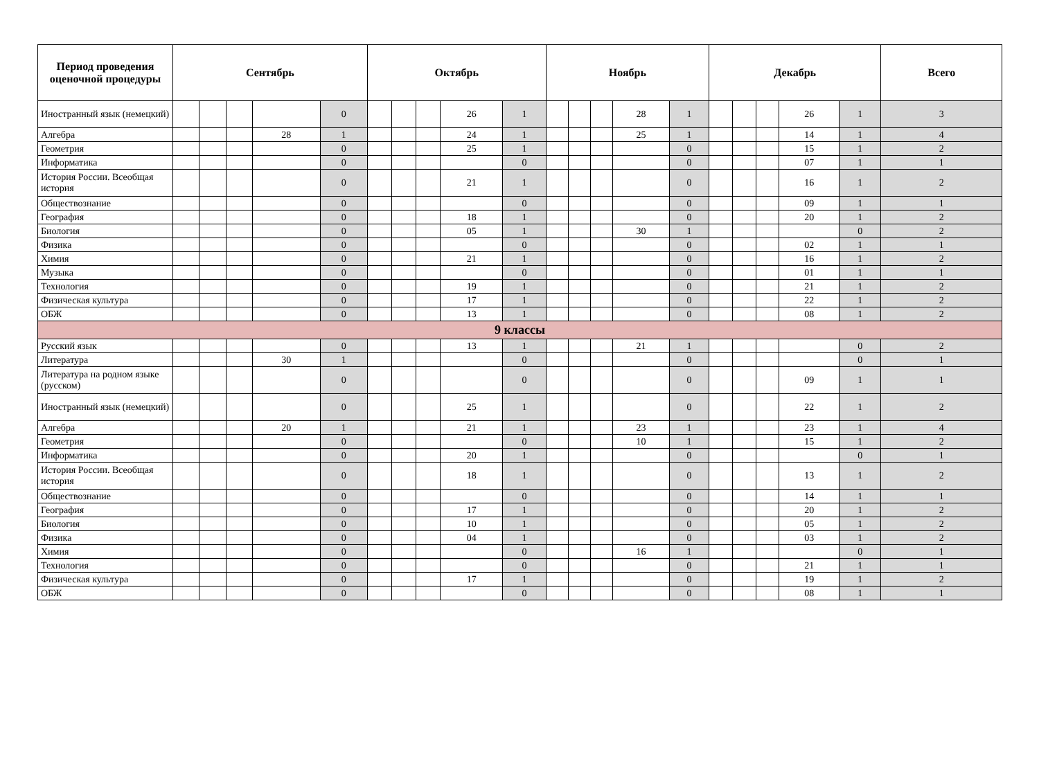| Период проведения оценочной процедуры | Сентябрь | | | | | Октябрь | | | | | Ноябрь | | | | | Декабрь | | | | | Всего |
| --- | --- | --- | --- | --- | --- | --- | --- | --- | --- | --- | --- | --- | --- | --- | --- | --- | --- | --- | --- | --- | --- |
| Иностранный язык (немецкий) | | | | | 0 | | | | 26 | 1 | | | | 28 | 1 | | | | 26 | 1 | 3 |
| Алгебра | | | | 28 | 1 | | | | 24 | 1 | | | | 25 | 1 | | | | 14 | 1 | 4 |
| Геометрия | | | | | 0 | | | | 25 | 1 | | | | | 0 | | | | 15 | 1 | 2 |
| Информатика | | | | | 0 | | | | | 0 | | | | | 0 | | | | 07 | 1 | 1 |
| История России. Всеобщая история | | | | | 0 | | | | 21 | 1 | | | | | 0 | | | | 16 | 1 | 2 |
| Обществознание | | | | | 0 | | | | | 0 | | | | | 0 | | | | 09 | 1 | 1 |
| География | | | | | 0 | | | | 18 | 1 | | | | | 0 | | | | 20 | 1 | 2 |
| Биология | | | | | 0 | | | | 05 | 1 | | | | 30 | 1 | | | | | 0 | 2 |
| Физика | | | | | 0 | | | | | 0 | | | | | 0 | | | | 02 | 1 | 1 |
| Химия | | | | | 0 | | | | 21 | 1 | | | | | 0 | | | | 16 | 1 | 2 |
| Музыка | | | | | 0 | | | | | 0 | | | | | 0 | | | | 01 | 1 | 1 |
| Технология | | | | | 0 | | | | 19 | 1 | | | | | 0 | | | | 21 | 1 | 2 |
| Физическая культура | | | | | 0 | | | | 17 | 1 | | | | | 0 | | | | 22 | 1 | 2 |
| ОБЖ | | | | | 0 | | | | 13 | 1 | | | | | 0 | | | | 08 | 1 | 2 |
| 9 классы | | | | | | | | | | | | | | | | | | | | | |
| Русский язык | | | | | 0 | | | | 13 | 1 | | | | 21 | 1 | | | | | 0 | 2 |
| Литература | | | | 30 | 1 | | | | | 0 | | | | | 0 | | | | | 0 | 1 |
| Литература на родном языке (русском) | | | | | 0 | | | | | 0 | | | | | 0 | | | | 09 | 1 | 1 |
| Иностранный язык (немецкий) | | | | | 0 | | | | 25 | 1 | | | | | 0 | | | | 22 | 1 | 2 |
| Алгебра | | | | 20 | 1 | | | | 21 | 1 | | | | 23 | 1 | | | | 23 | 1 | 4 |
| Геометрия | | | | | 0 | | | | | 0 | | | | 10 | 1 | | | | 15 | 1 | 2 |
| Информатика | | | | | 0 | | | | 20 | 1 | | | | | 0 | | | | | 0 | 1 |
| История России. Всеобщая история | | | | | 0 | | | | 18 | 1 | | | | | 0 | | | | 13 | 1 | 2 |
| Обществознание | | | | | 0 | | | | | 0 | | | | | 0 | | | | 14 | 1 | 1 |
| География | | | | | 0 | | | | 17 | 1 | | | | | 0 | | | | 20 | 1 | 2 |
| Биология | | | | | 0 | | | | 10 | 1 | | | | | 0 | | | | 05 | 1 | 2 |
| Физика | | | | | 0 | | | | 04 | 1 | | | | | 0 | | | | 03 | 1 | 2 |
| Химия | | | | | 0 | | | | | 0 | | | | 16 | 1 | | | | | 0 | 1 |
| Технология | | | | | 0 | | | | | 0 | | | | | 0 | | | | 21 | 1 | 1 |
| Физическая культура | | | | | 0 | | | | 17 | 1 | | | | | 0 | | | | 19 | 1 | 2 |
| ОБЖ | | | | | 0 | | | | | 0 | | | | | 0 | | | | 08 | 1 | 1 |